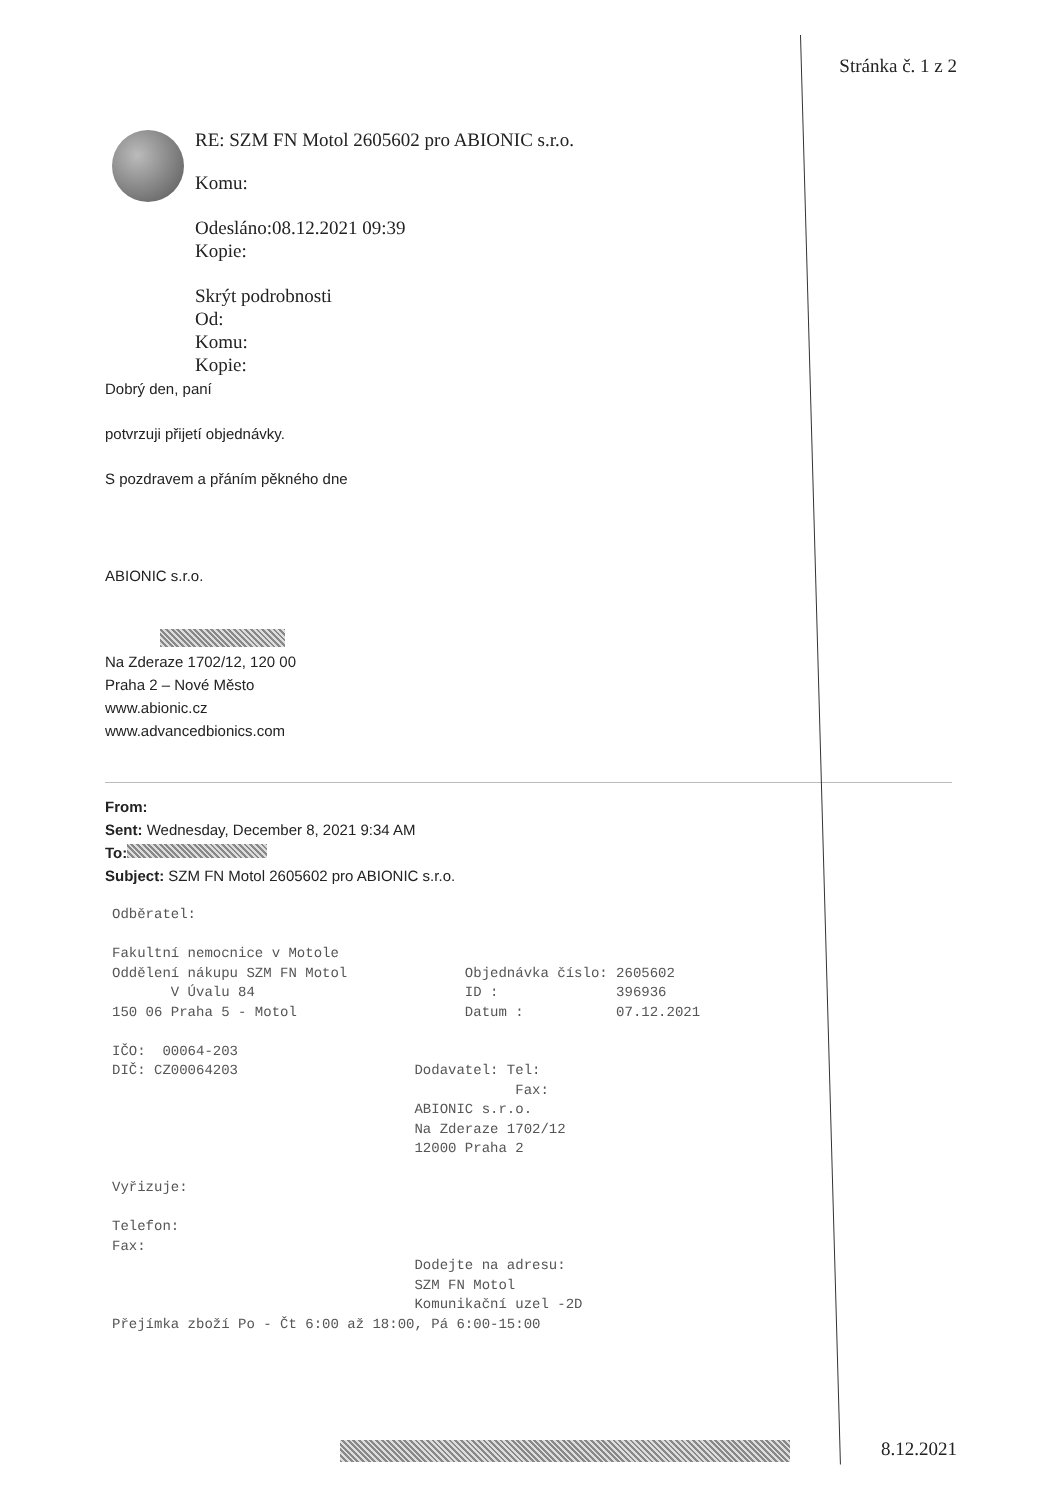Stránka č. 1 z 2
RE: SZM FN Motol 2605602 pro ABIONIC s.r.o.
Komu:
Odesláno:08.12.2021 09:39
Kopie:
Skrýt podrobnosti
Od:
Komu:
Kopie:
Dobrý den, paní
potvrzuji přijetí objednávky.
S pozdravem a přáním pěkného dne
ABIONIC s.r.o.
Na Zderaze 1702/12, 120 00
Praha 2 – Nové Město
www.abionic.cz
www.advancedbionics.com
From:
Sent: Wednesday, December 8, 2021 9:34 AM
To:
Subject: SZM FN Motol 2605602 pro ABIONIC s.r.o.
Odběratel: Fakultní nemocnice v Motole Oddělení nákupu SZM FN Motol Objednávka číslo: 2605602 V Úvalu 84 ID : 396936 150 06 Praha 5 - Motol Datum : 07.12.2021 IČO: 00064-203 DIČ: CZ00064203 Dodavatel: Tel: Fax: ABIONIC s.r.o. Na Zderaze 1702/12 12000 Praha 2 Vyřizuje: Telefon: Fax: Dodejte na adresu: SZM FN Motol Komunikační uzel -2D Přejímka zboží Po - Čt 6:00 až 18:00, Pá 6:00-15:00
8.12.2021